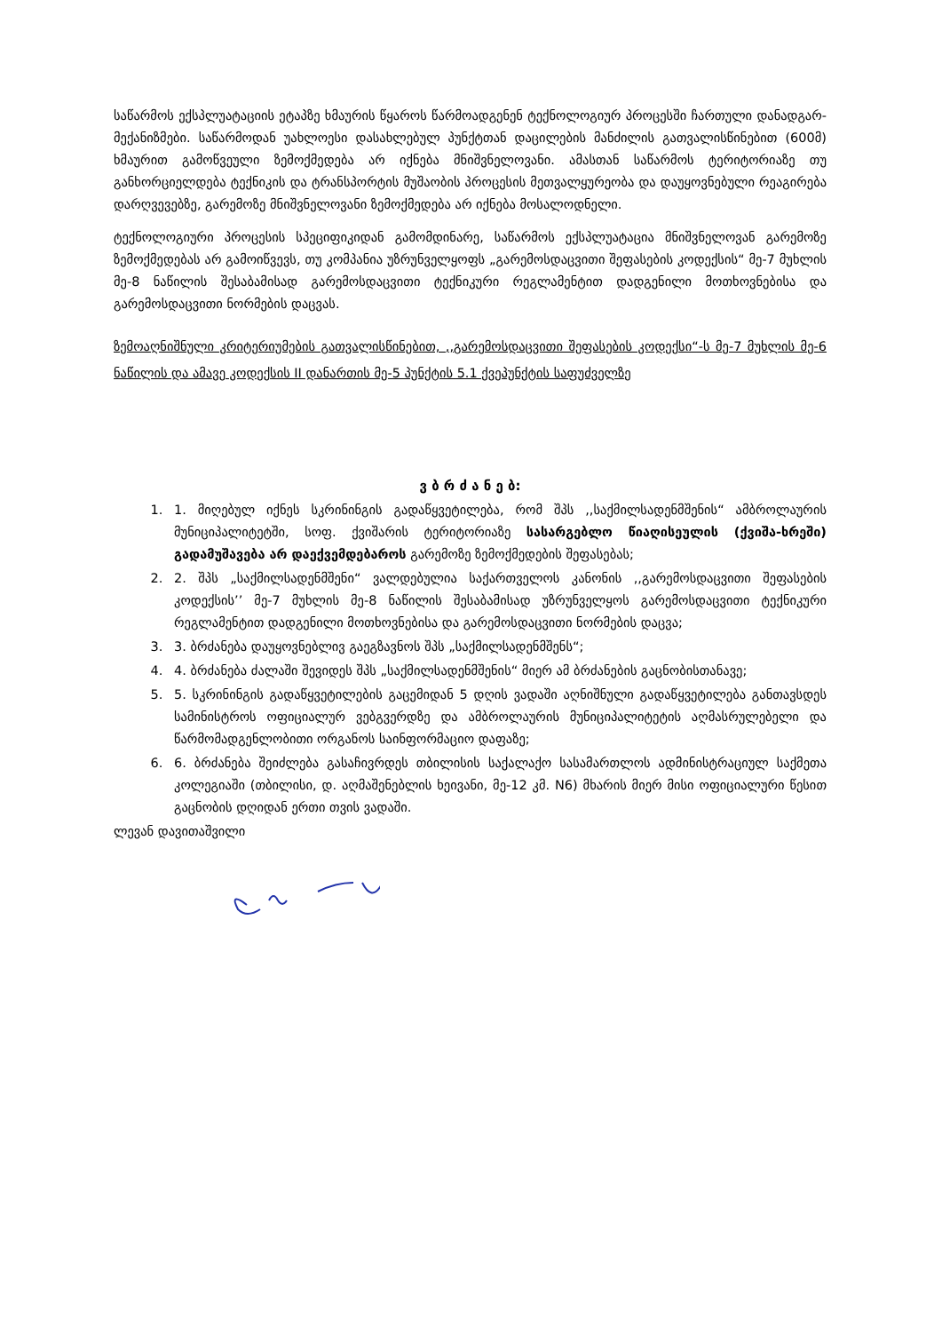საწარმოს ექსპლუატაციის ეტაპზე ხმაურის წყაროს წარმოადგენენ ტექნოლოგიურ პროცესში ჩართული დანადგარ-მექანიზმები. საწარმოდან უახლოესი დასახლებულ პუნქტთან დაცილების მანძილის გათვალისწინებით (600მ) ხმაურით გამოწვეული ზემოქმედება არ იქნება მნიშვნელოვანი. ამასთან საწარმოს ტერიტორიაზე თუ განხორციელდება ტექნიკის და ტრანსპორტის მუშაობის პროცესის მეთვალყურეობა და დაუყოვნებული რეაგირება დარღვევებზე, გარემოზე მნიშვნელოვანი ზემოქმედება არ იქნება მოსალოდნელი.
ტექნოლოგიური პროცესის სპეციფიკიდან გამომდინარე, საწარმოს ექსპლუატაცია მნიშვნელოვან გარემოზე ზემოქმედებას არ გამოიწვევს, თუ კომპანია უზრუნველყოფს „გარემოსდაცვითი შეფასების კოდექსის“ მე-7 მუხლის მე-8 ნაწილის შესაბამისად გარემოსდაცვითი ტექნიკური რეგლამენტით დადგენილი მოთხოვნებისა და გარემოსდაცვითი ნორმების დაცვას.
ზემოაღნიშნული კრიტერიუმების გათვალისწინებით, ,,გარემოსდაცვითი შეფასების კოდექსი“-ს მე-7 მუხლის მე-6 ნაწილის და ამავე კოდექსის II დანართის მე-5 პუნქტის 5.1 ქვეპუნქტის საფუძველზე
ვ ბ რ ძ ა ნ ე ბ:
1. 1. მიღებულ იქნეს სკრინინგის გადაწყვეტილება, რომ შპს ,,საქმილსადენმშენის“ ამბროლაურის მუნიციპალიტეტში, სოფ. ქვიშარის ტერიტორიაზე სასარგებლო წიაღისეულის (ქვიშა-ხრეში) გადამუშავება არ დაექვემდებაროს გარემოზე ზემოქმედების შეფასებას;
2. 2. შპს „საქმილსადენმშენი“ ვალდებულია საქართველოს კანონის ,,გარემოსდაცვითი შეფასების კოდექსის’’ მე-7 მუხლის მე-8 ნაწილის შესაბამისად უზრუნველყოს გარემოსდაცვითი ტექნიკური რეგლამენტით დადგენილი მოთხოვნებისა და გარემოსდაცვითი ნორმების დაცვა;
3. 3. ბრძანება დაუყოვნებლივ გაეგზავნოს შპს „საქმილსადენმშენს“;
4. 4. ბრძანება ძალაში შევიდეს შპს „საქმილსადენმშენის“ მიერ ამ ბრძანების გაცნობისთანავე;
5. 5. სკრინინგის გადაწყვეტილების გაცემიდან 5 დღის ვადაში აღნიშნული გადაწყვეტილება განთავსდეს სამინისტროს ოფიციალურ ვებგვერდზე და ამბროლაურის მუნიციპალიტეტის აღმასრულებელი და წარმომადგენლობითი ორგანოს საინფორმაციო დაფაზე;
6. 6. ბრძანება შეიძლება გასაჩივრდეს თბილისის საქალაქო სასამართლოს ადმინისტრაციულ საქმეთა კოლეგიაში (თბილისი, დ. აღმაშენებლის ხეივანი, მე-12 კმ. N6) მხარის მიერ მისი ოფიციალური წესით გაცნობის დღიდან ერთი თვის ვადაში.
ლევან დავითაშვილი